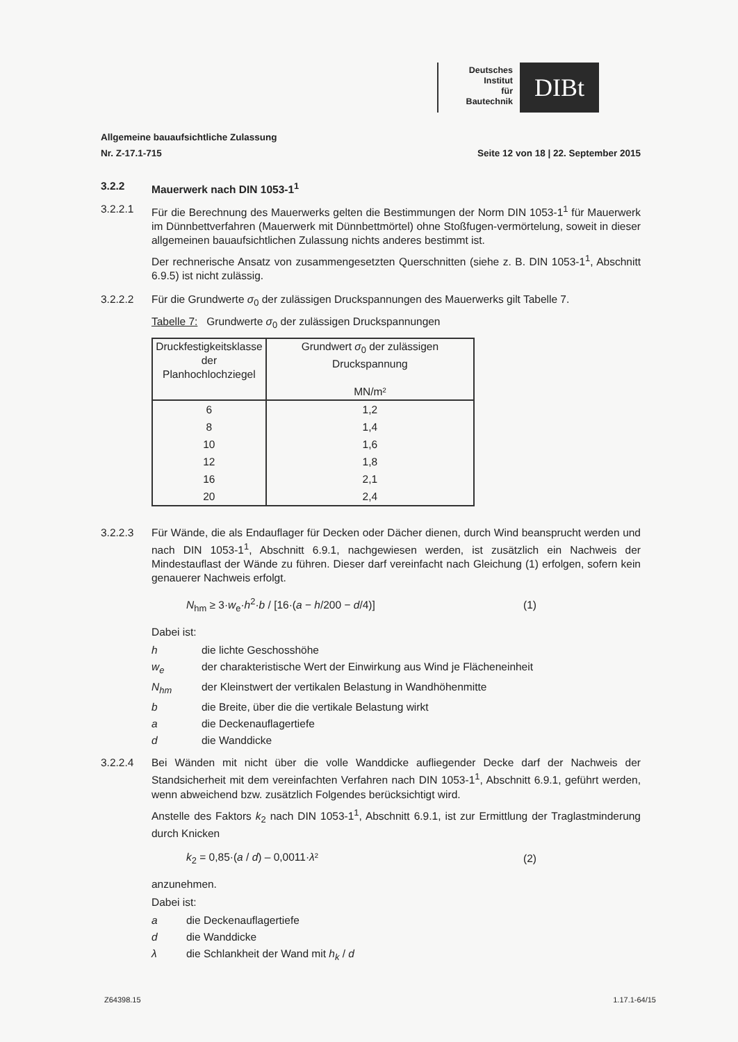Deutsches
Institut
für
Bautechnik
DIBt
Allgemeine bauaufsichtliche Zulassung
Nr. Z-17.1-715 Seite 12 von 18 | 22. September 2015
3.2.2 Mauerwerk nach DIN 1053-1<sup>1</sup>
3.2.2.1 Für die Berechnung des Mauerwerks gelten die Bestimmungen der Norm DIN 1053-1<sup>1</sup> für Mauerwerk im Dünnbettverfahren (Mauerwerk mit Dünnbettmörtel) ohne Stoßfugen-vermörtelung, soweit in dieser allgemeinen bauaufsichtlichen Zulassung nichts anderes bestimmt ist.
Der rechnerische Ansatz von zusammengesetzten Querschnitten (siehe z. B. DIN 1053-1<sup>1</sup>, Abschnitt 6.9.5) ist nicht zulässig.
3.2.2.2 Für die Grundwerte σ<sub>0</sub> der zulässigen Druckspannungen des Mauerwerks gilt Tabelle 7.
Tabelle 7: Grundwerte σ<sub>0</sub> der zulässigen Druckspannungen
| Druckfestigkeitsklasse der Planhochlochziegel | Grundwert σ<sub>0</sub> der zulässigen Druckspannung MN/m² |
| --- | --- |
| 6 | 1,2 |
| 8 | 1,4 |
| 10 | 1,6 |
| 12 | 1,8 |
| 16 | 2,1 |
| 20 | 2,4 |
3.2.2.3 Für Wände, die als Endauflager für Decken oder Dächer dienen, durch Wind beansprucht werden und nach DIN 1053-1<sup>1</sup>, Abschnitt 6.9.1, nachgewiesen werden, ist zusätzlich ein Nachweis der Mindestauflast der Wände zu führen. Dieser darf vereinfacht nach Gleichung (1) erfolgen, sofern kein genauerer Nachweis erfolgt.
N<sub>hm</sub> ≥ 3·w<sub>e</sub>·h<sup>2</sup>·b / [16·(a − h/200 − d/4)] (1)
Dabei ist:
h die lichte Geschosshöhe
w<sub>e</sub> der charakteristische Wert der Einwirkung aus Wind je Flächeneinheit
N<sub>hm</sub> der Kleinstwert der vertikalen Belastung in Wandhöhenmitte
b die Breite, über die die vertikale Belastung wirkt
a die Deckenauflagertiefe
d die Wanddicke
3.2.2.4 Bei Wänden mit nicht über die volle Wanddicke aufliegender Decke darf der Nachweis der Standsicherheit mit dem vereinfachten Verfahren nach DIN 1053-1<sup>1</sup>, Abschnitt 6.9.1, geführt werden, wenn abweichend bzw. zusätzlich Folgendes berücksichtigt wird.
Anstelle des Faktors k<sub>2</sub> nach DIN 1053-1<sup>1</sup>, Abschnitt 6.9.1, ist zur Ermittlung der Traglastminderung durch Knicken
k<sub>2</sub> = 0,85·(a / d) – 0,0011·λ² (2)
anzunehmen.
Dabei ist:
a die Deckenauflagertiefe
d die Wanddicke
λ die Schlankheit der Wand mit h<sub>k</sub> / d
Z64398.15 1.17.1-64/15